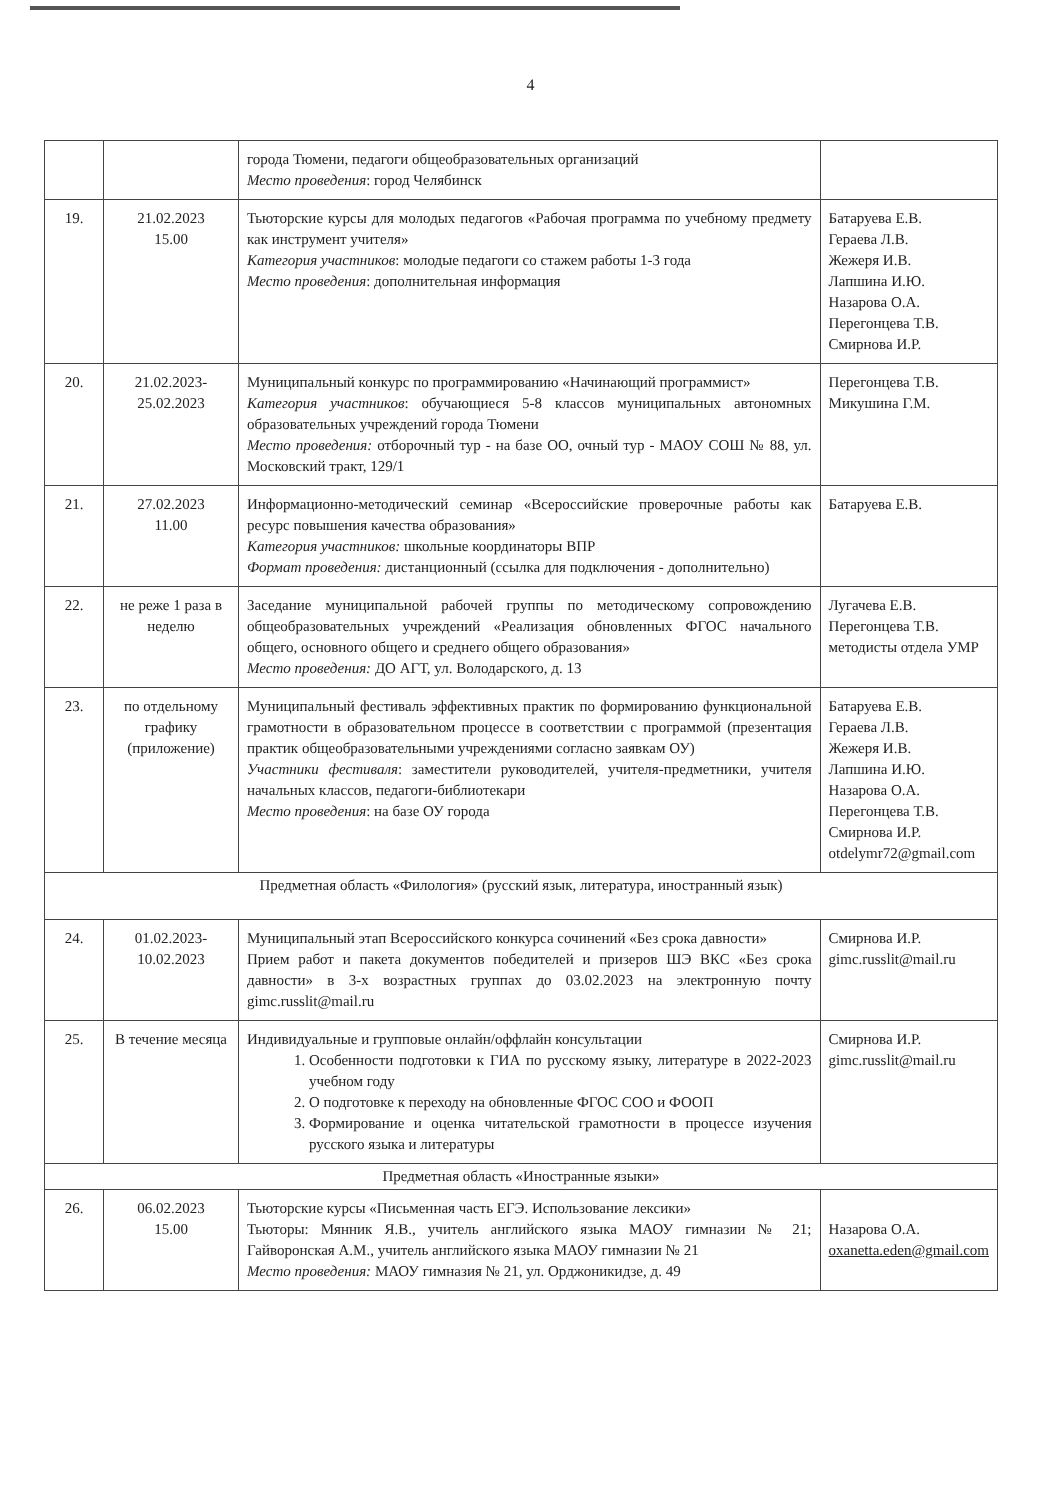4
| | | города Тюмени, педагоги общеобразовательных организаций Место проведения : город Челябинск | |
| 19. | 21.02.2023 15.00 | Тьюторские курсы для молодых педагогов «Рабочая программа по учебному предмету как инструмент учителя» Категория участников : молодые педагоги со стажем работы 1-3 года Место проведения : дополнительная информация | Батаруева Е.В. Гераева Л.В. Жежеря И.В. Лапшина И.Ю. Назарова О.А. Перегонцева Т.В. Смирнова И.Р. |
| 20. | 21.02.2023- 25.02.2023 | Муниципальный конкурс по программированию «Начинающий программист» Категория участников : обучающиеся 5-8 классов муниципальных автономных образовательных учреждений города Тюмени Место проведения: отборочный тур - на базе ОО, очный тур - МАОУ СОШ № 88, ул. Московский тракт, 129/1 | Перегонцева Т.В. Микушина Г.М. |
| 21. | 27.02.2023 11.00 | Информационно-методический семинар «Всероссийские проверочные работы как ресурс повышения качества образования» Категория участников: школьные координаторы ВПР Формат проведения: дистанционный (ссылка для подключения - дополнительно) | Батаруева Е.В. |
| 22. | не реже 1 раза в неделю | Заседание муниципальной рабочей группы по методическому сопровождению общеобразовательных учреждений «Реализация обновленных ФГОС начального общего, основного общего и среднего общего образования» Место проведения: ДО АГТ, ул. Володарского, д. 13 | Лугачева Е.В. Перегонцева Т.В. методисты отдела УМР |
| 23. | по отдельному графику (приложение) | Муниципальный фестиваль эффективных практик по формированию функциональной грамотности в образовательном процессе в соответствии с программой (презентация практик общеобразовательными учреждениями согласно заявкам ОУ) Участники фестиваля : заместители руководителей, учителя-предметники, учителя начальных классов, педагоги-библиотекари Место проведения : на базе ОУ города | Батаруева Е.В. Гераева Л.В. Жежеря И.В. Лапшина И.Ю. Назарова О.А. Перегонцева Т.В. Смирнова И.Р. otdelymr72@gmail.com |
| Предметная область «Филология» (русский язык, литература, иностранный язык) | | | |
| 24. | 01.02.2023- 10.02.2023 | Муниципальный этап Всероссийского конкурса сочинений «Без срока давности» Прием работ и пакета документов победителей и призеров ШЭ ВКС «Без срока давности» в 3-х возрастных группах до 03.02.2023 на электронную почту gimc.russlit@mail.ru | Смирнова И.Р. gimc.russlit@mail.ru |
| 25. | В течение месяца | Индивидуальные и групповые онлайн/оффлайн консультации 1. Особенности подготовки к ГИА по русскому языку, литературе в 2022-2023 учебном году 2. О подготовке к переходу на обновленные ФГОС СОО и ФООП 3. Формирование и оценка читательской грамотности в процессе изучения русского языка и литературы | Смирнова И.Р. gimc.russlit@mail.ru |
| Предметная область «Иностранные языки» | | | |
| 26. | 06.02.2023 15.00 | Тьюторские курсы «Письменная часть ЕГЭ. Использование лексики» Тьюторы: Мянник Я.В., учитель английского языка МАОУ гимназии № 21; Гайворонская А.М., учитель английского языка МАОУ гимназии № 21 Место проведения: МАОУ гимназия № 21, ул. Орджоникидзе, д. 49 | Назарова О.А. oxanetta.eden@gmail.com |